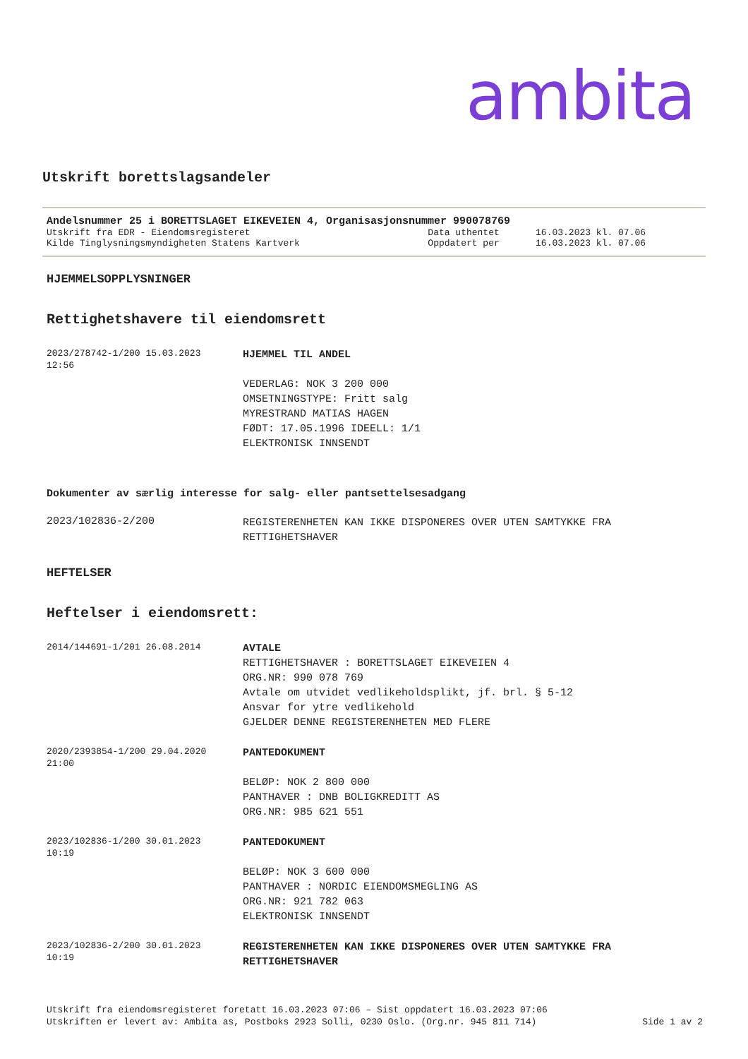ambita
Utskrift borettslagsandeler
Andelsnummer 25 i BORETTSLAGET EIKEVEIEN 4, Organisasjonsnummer 990078769
| Utskrift fra EDR - Eiendomsregisteret | Data uthentet | 16.03.2023 kl. 07.06 |
| Kilde Tinglysningsmyndigheten Statens Kartverk | Oppdatert per | 16.03.2023 kl. 07.06 |
HJEMMELSOPPLYSNINGER
Rettighetshavere til eiendomsrett
| 2023/278742-1/200 15.03.2023 12:56 | HJEMMEL TIL ANDEL VEDERLAG: NOK 3 200 000 OMSETNINGSTYPE: Fritt salg MYRESTRAND MATIAS HAGEN FØDT: 17.05.1996 IDEELL: 1/1 ELEKTRONISK INNSENDT |
Dokumenter av særlig interesse for salg- eller pantsettelsesadgang
| 2023/102836-2/200 | REGISTERENHETEN KAN IKKE DISPONERES OVER UTEN SAMTYKKE FRA RETTIGHETSHAVER |
HEFTELSER
Heftelser i eiendomsrett:
| 2014/144691-1/201 26.08.2014 | AVTALE RETTIGHETSHAVER : BORETTSLAGET EIKEVEIEN 4 ORG.NR: 990 078 769 Avtale om utvidet vedlikeholdsplikt, jf. brl. § 5-12 Ansvar for ytre vedlikehold GJELDER DENNE REGISTERENHETEN MED FLERE |
| 2020/2393854-1/200 29.04.2020 21:00 | PANTEDOKUMENT BELØP: NOK 2 800 000 PANTHAVER : DNB BOLIGKREDITT AS ORG.NR: 985 621 551 |
| 2023/102836-1/200 30.01.2023 10:19 | PANTEDOKUMENT BELØP: NOK 3 600 000 PANTHAVER : NORDIC EIENDOMSMEGLING AS ORG.NR: 921 782 063 ELEKTRONISK INNSENDT |
| 2023/102836-2/200 30.01.2023 10:19 | REGISTERENHETEN KAN IKKE DISPONERES OVER UTEN SAMTYKKE FRA RETTIGHETSHAVER |
Utskrift fra eiendomsregisteret foretatt 16.03.2023 07:06 – Sist oppdatert 16.03.2023 07:06
Utskriften er levert av: Ambita as, Postboks 2923 Solli, 0230 Oslo. (Org.nr. 945 811 714) Side 1 av 2